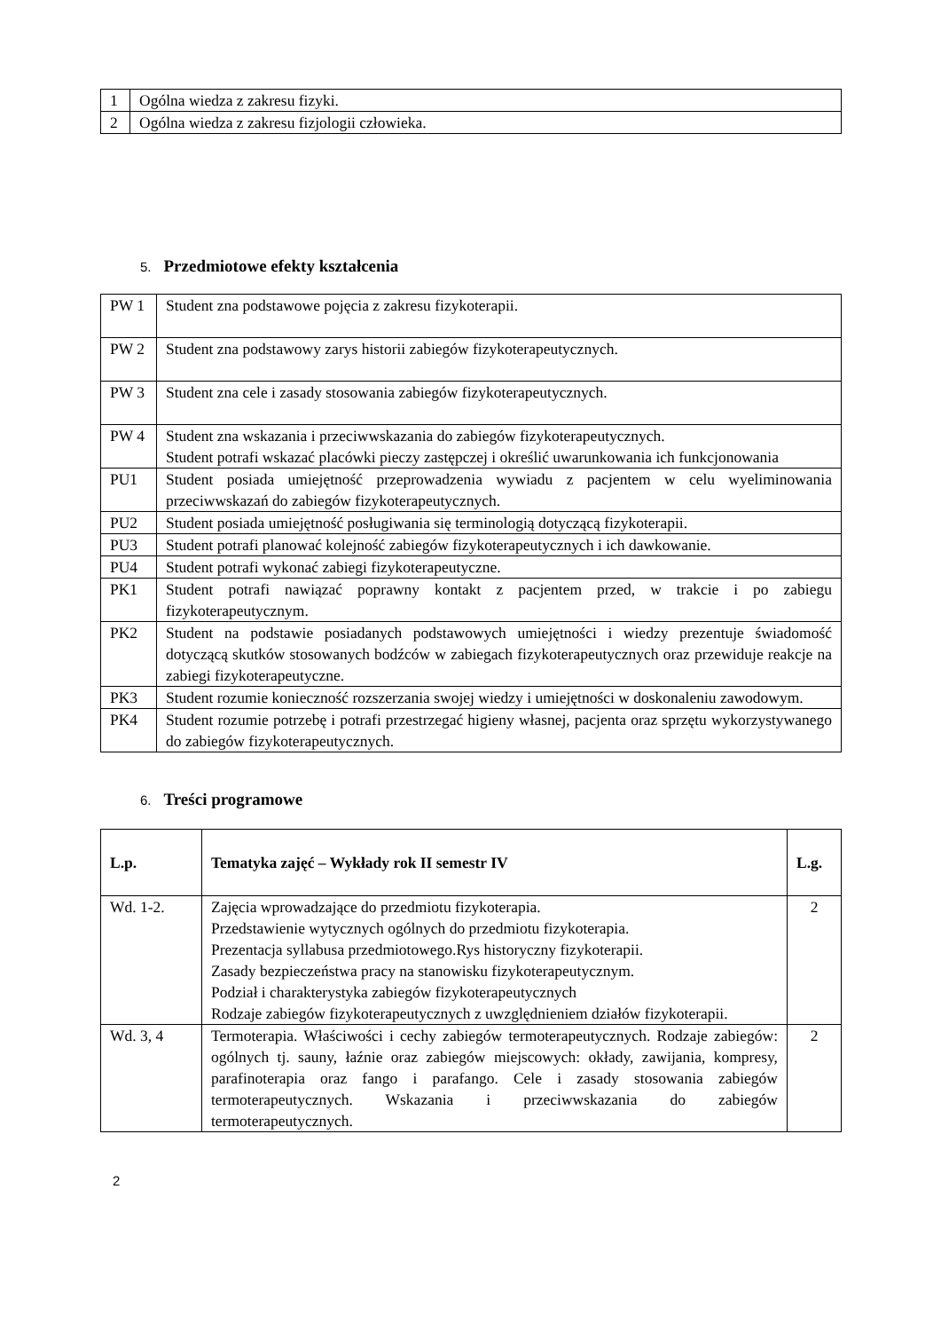| 1 | Ogólna wiedza z zakresu fizyki. |
| 2 | Ogólna wiedza z zakresu fizjologii człowieka. |
5. Przedmiotowe efekty kształcenia
| PW 1 | Student zna podstawowe pojęcia z zakresu fizykoterapii. |
| PW 2 | Student zna podstawowy zarys historii zabiegów fizykoterapeutycznych. |
| PW 3 | Student zna cele i zasady stosowania zabiegów fizykoterapeutycznych. |
| PW 4 | Student zna wskazania i przeciwwskazania do zabiegów fizykoterapeutycznych. Student potrafi wskazać placówki pieczy zastępczej i określić uwarunkowania ich funkcjonowania |
| PU1 | Student posiada umiejętność przeprowadzenia wywiadu z pacjentem w celu wyeliminowania przeciwwskazań do zabiegów fizykoterapeutycznych. |
| PU2 | Student posiada umiejętność posługiwania się terminologią dotyczącą fizykoterapii. |
| PU3 | Student potrafi planować kolejność zabiegów fizykoterapeutycznych i ich dawkowanie. |
| PU4 | Student potrafi wykonać zabiegi fizykoterapeutyczne. |
| PK1 | Student potrafi nawiązać poprawny kontakt z pacjentem przed, w trakcie i po zabiegu fizykoterapeutycznym. |
| PK2 | Student na podstawie posiadanych podstawowych umiejętności i wiedzy prezentuje świadomość dotyczącą skutków stosowanych bodźców w zabiegach fizykoterapeutycznych oraz przewiduje reakcje na zabiegi fizykoterapeutyczne. |
| PK3 | Student rozumie konieczność rozszerzania swojej wiedzy i umiejętności w doskonaleniu zawodowym. |
| PK4 | Student rozumie potrzebę i potrafi przestrzegać higieny własnej, pacjenta oraz sprzętu wykorzystywanego do zabiegów fizykoterapeutycznych. |
6. Treści programowe
| L.p. | Tematyka zajęć – Wykłady rok II semestr IV | L.g. |
| --- | --- | --- |
| Wd. 1-2. | Zajęcia wprowadzające do przedmiotu fizykoterapia. Przedstawienie wytycznych ogólnych do przedmiotu fizykoterapia. Prezentacja syllabusa przedmiotowego.Rys historyczny fizykoterapii. Zasady bezpieczeństwa pracy na stanowisku fizykoterapeutycznym. Podział i charakterystyka zabiegów fizykoterapeutycznych Rodzaje zabiegów fizykoterapeutycznych z uwzględnieniem działów fizykoterapii. | 2 |
| Wd. 3, 4 | Termoterapia. Właściwości i cechy zabiegów termoterapeutycznych. Rodzaje zabiegów: ogólnych tj. sauny, łaźnie oraz zabiegów miejscowych: okłady, zawijania, kompresy, parafinoterapia oraz fango i parafango. Cele i zasady stosowania zabiegów termoterapeutycznych. Wskazania i przeciwwskazania do zabiegów termoterapeutycznych. | 2 |
2